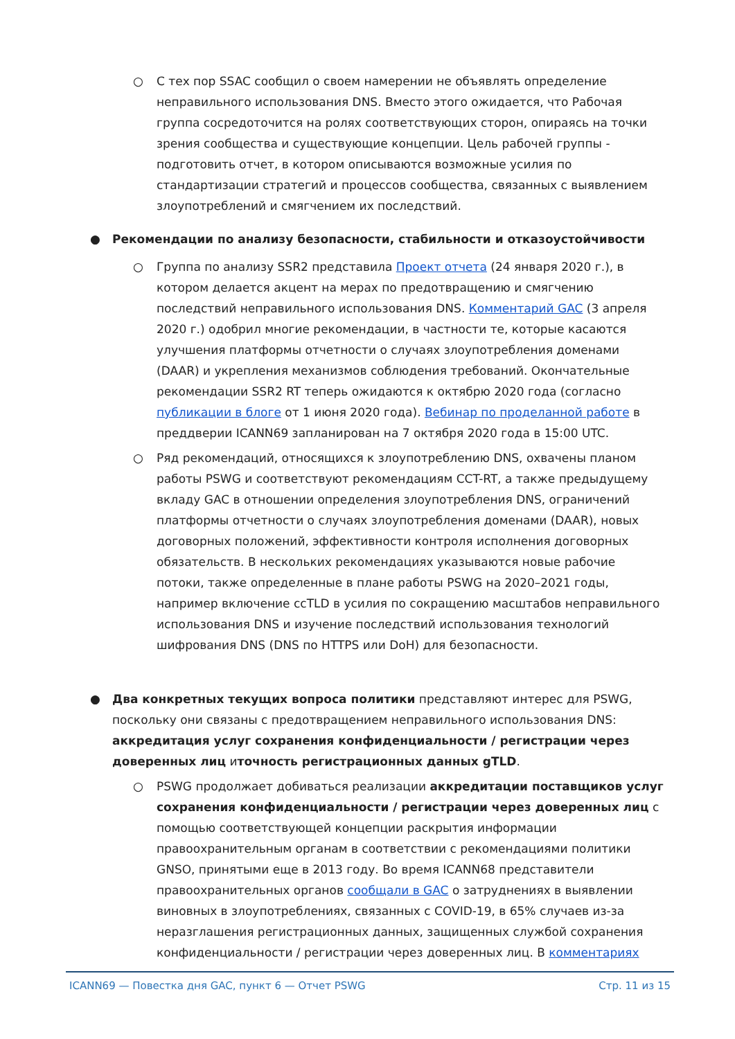○ С тех пор SSAC сообщил о своем намерении не объявлять определение неправильного использования DNS. Вместо этого ожидается, что Рабочая группа сосредоточится на ролях соответствующих сторон, опираясь на точки зрения сообщества и существующие концепции. Цель рабочей группы - подготовить отчет, в котором описываются возможные усилия по стандартизации стратегий и процессов сообщества, связанных с выявлением злоупотреблений и смягчением их последствий.
● Рекомендации по анализу безопасности, стабильности и отказоустойчивости
○ Группа по анализу SSR2 представила Проект отчета (24 января 2020 г.), в котором делается акцент на мерах по предотвращению и смягчению последствий неправильного использования DNS. Комментарий GAC (3 апреля 2020 г.) одобрил многие рекомендации, в частности те, которые касаются улучшения платформы отчетности о случаях злоупотребления доменами (DAAR) и укрепления механизмов соблюдения требований. Окончательные рекомендации SSR2 RT теперь ожидаются к октябрю 2020 года (согласно публикации в блоге от 1 июня 2020 года). Вебинар по проделанной работе в преддверии ICANN69 запланирован на 7 октября 2020 года в 15:00 UTC.
○ Ряд рекомендаций, относящихся к злоупотреблению DNS, охвачены планом работы PSWG и соответствуют рекомендациям CCT-RT, а также предыдущему вкладу GAC в отношении определения злоупотребления DNS, ограничений платформы отчетности о случаях злоупотребления доменами (DAAR), новых договорных положений, эффективности контроля исполнения договорных обязательств. В нескольких рекомендациях указываются новые рабочие потоки, также определенные в плане работы PSWG на 2020–2021 годы, например включение ccTLD в усилия по сокращению масштабов неправильного использования DNS и изучение последствий использования технологий шифрования DNS (DNS по HTTPS или DoH) для безопасности.
● Два конкретных текущих вопроса политики представляют интерес для PSWG, поскольку они связаны с предотвращением неправильного использования DNS: аккредитация услуг сохранения конфиденциальности / регистрации через доверенных лиц иточность регистрационных данных gTLD.
○ PSWG продолжает добиваться реализации аккредитации поставщиков услуг сохранения конфиденциальности / регистрации через доверенных лиц с помощью соответствующей концепции раскрытия информации правоохранительным органам в соответствии с рекомендациями политики GNSO, принятыми еще в 2013 году. Во время ICANN68 представители правоохранительных органов сообщали в GAC о затруднениях в выявлении виновных в злоупотреблениях, связанных с COVID-19, в 65% случаев из-за неразглашения регистрационных данных, защищенных службой сохранения конфиденциальности / регистрации через доверенных лиц. В комментариях
ICANN69 — Повестка дня GAC, пункт 6 — Отчет PSWG Стр. 11 из 15